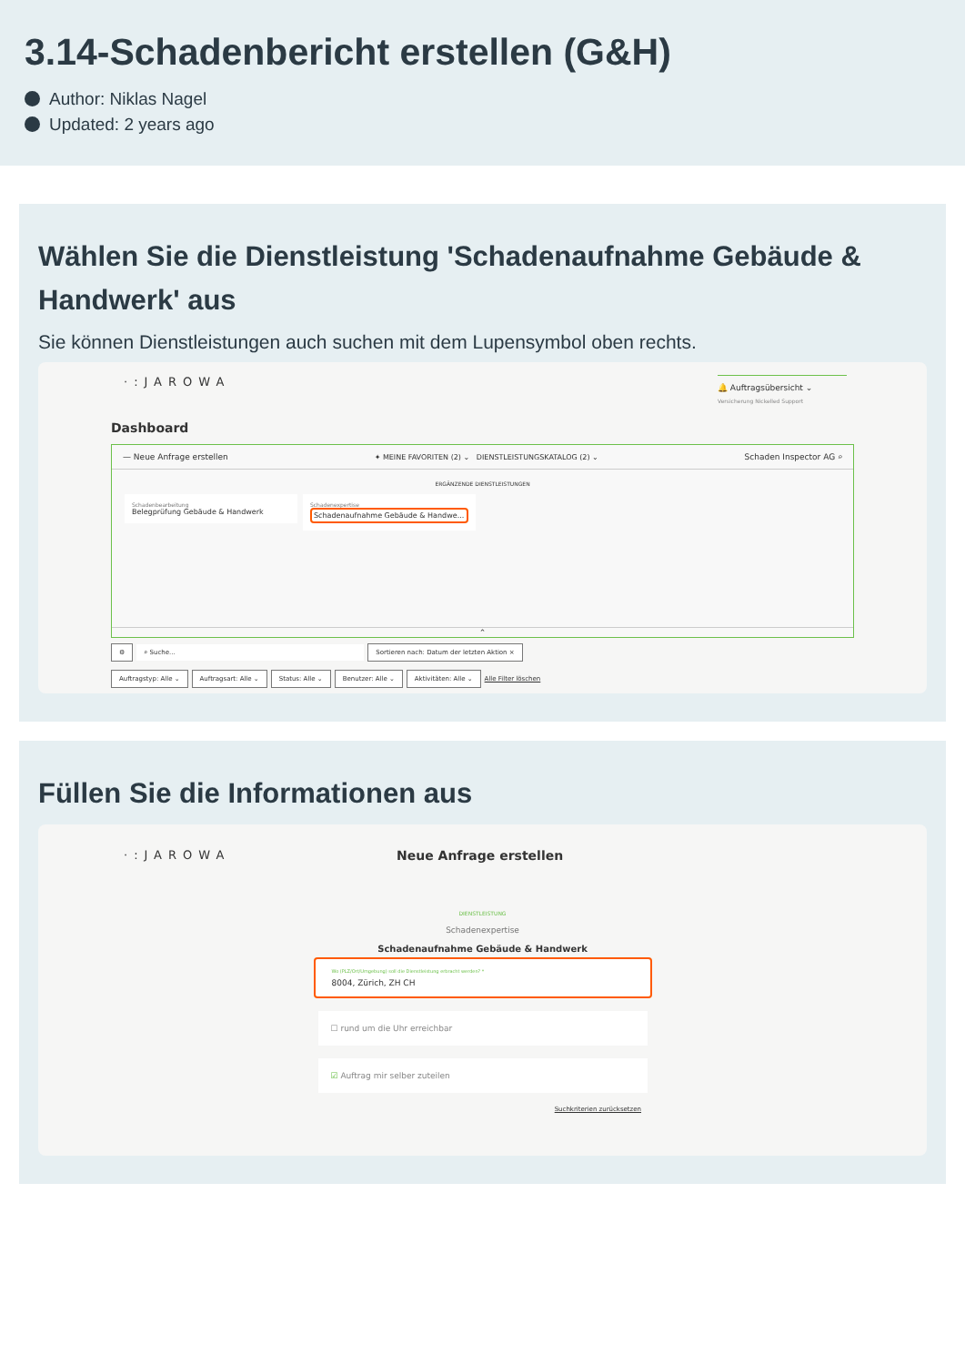3.14-Schadenbericht erstellen (G&H)
Author: Niklas Nagel
Updated: 2 years ago
Wählen Sie die Dienstleistung 'Schadenaufnahme Gebäude & Handwerk' aus
Sie können Dienstleistungen auch suchen mit dem Lupensymbol oben rechts.
·:JAROWA
🔔 Auftragsübersicht ⌄
Versicherung Nickelled Support
Dashboard
— Neue Anfrage erstellen ✦ MEINE FAVORITEN (2) ⌄ DIENSTLEISTUNGSKATALOG (2) ⌄ Schaden Inspector AG ⌕
ERGÄNZENDE DIENSTLEISTUNGEN
Schadenbearbeitung
Belegprüfung Gebäude & Handwerk
Schadenexpertise
Schadenaufnahme Gebäude & Handwe...
⌃
⚙ ⌕ Suche... Sortieren nach: Datum der letzten Aktion ×
Auftragstyp: Alle ⌄ Auftragsart: Alle ⌄ Status: Alle ⌄ Benutzer: Alle ⌄ Aktivitäten: Alle ⌄ Alle Filter löschen
Füllen Sie die Informationen aus
·:JAROWA Neue Anfrage erstellen
DIENSTLEISTUNG
Schadenexpertise
Schadenaufnahme Gebäude & Handwerk
Wo (PLZ/Ort/Umgebung) soll die Dienstleistung erbracht werden? *
8004, Zürich, ZH CH
☐ rund um die Uhr erreichbar
☑ Auftrag mir selber zuteilen
Suchkriterien zurücksetzen